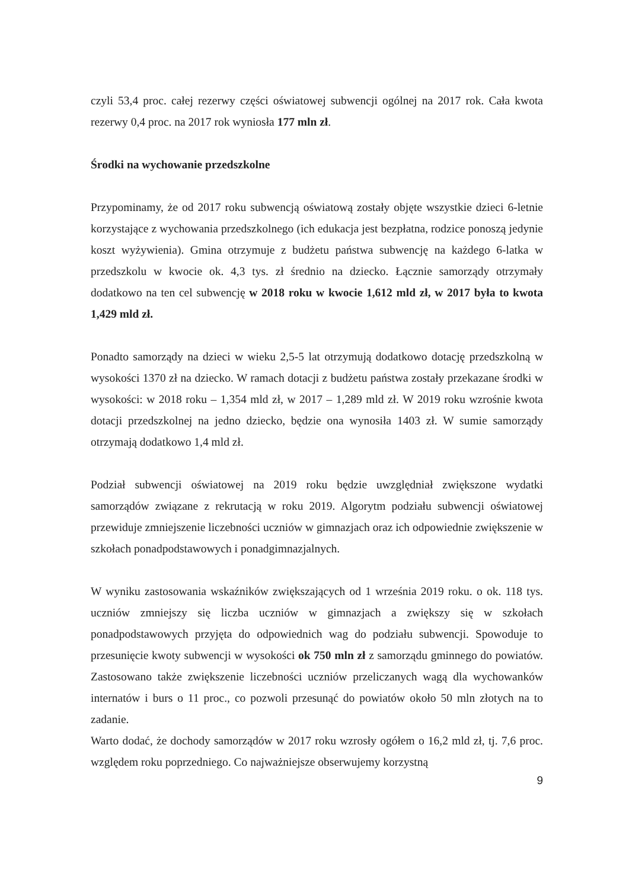czyli 53,4 proc. całej rezerwy części oświatowej subwencji ogólnej na 2017 rok. Cała kwota rezerwy 0,4 proc. na 2017 rok wyniosła 177 mln zł.
Środki na wychowanie przedszkolne
Przypominamy, że od 2017 roku subwencją oświatową zostały objęte wszystkie dzieci 6-letnie korzystające z wychowania przedszkolnego (ich edukacja jest bezpłatna, rodzice ponoszą jedynie koszt wyżywienia). Gmina otrzymuje z budżetu państwa subwencję na każdego 6-latka w przedszkolu w kwocie ok. 4,3 tys. zł średnio na dziecko. Łącznie samorządy otrzymały dodatkowo na ten cel subwencję w 2018 roku w kwocie 1,612 mld zł, w 2017 była to kwota 1,429 mld zł.
Ponadto samorządy na dzieci w wieku 2,5-5 lat otrzymują dodatkowo dotację przedszkolną w wysokości 1370 zł na dziecko. W ramach dotacji z budżetu państwa zostały przekazane środki w wysokości: w 2018 roku – 1,354 mld zł, w 2017 – 1,289 mld zł. W 2019 roku wzrośnie kwota dotacji przedszkolnej na jedno dziecko, będzie ona wynosiła 1403 zł. W sumie samorządy otrzymają dodatkowo 1,4 mld zł.
Podział subwencji oświatowej na 2019 roku będzie uwzględniał zwiększone wydatki samorządów związane z rekrutacją w roku 2019. Algorytm podziału subwencji oświatowej przewiduje zmniejszenie liczebności uczniów w gimnazjach oraz ich odpowiednie zwiększenie w szkołach ponadpodstawowych i ponadgimnazjalnych.
W wyniku zastosowania wskaźników zwiększających od 1 września 2019 roku. o ok. 118 tys. uczniów zmniejszy się liczba uczniów w gimnazjach a zwiększy się w szkołach ponadpodstawowych przyjęta do odpowiednich wag do podziału subwencji. Spowoduje to przesunięcie kwoty subwencji w wysokości ok 750 mln zł z samorządu gminnego do powiatów. Zastosowano także zwiększenie liczebności uczniów przeliczanych wagą dla wychowanków internatów i burs o 11 proc., co pozwoli przesunąć do powiatów około 50 mln złotych na to zadanie.
Warto dodać, że dochody samorządów w 2017 roku wzrosły ogółem o 16,2 mld zł, tj. 7,6 proc. względem roku poprzedniego. Co najważniejsze obserwujemy korzystną
9